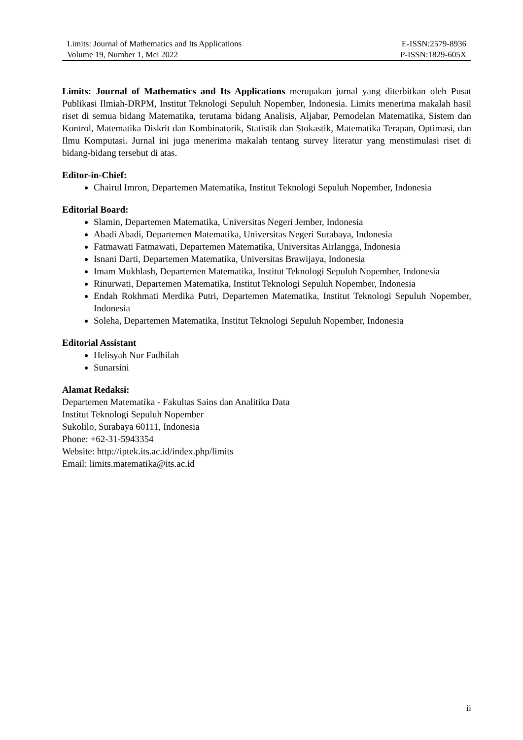Limits: Journal of Mathematics and Its Applications E-ISSN:2579-8936
Volume 19, Number 1, Mei 2022 P-ISSN:1829-605X
Limits: Journal of Mathematics and Its Applications merupakan jurnal yang diterbitkan oleh Pusat Publikasi Ilmiah-DRPM, Institut Teknologi Sepuluh Nopember, Indonesia. Limits menerima makalah hasil riset di semua bidang Matematika, terutama bidang Analisis, Aljabar, Pemodelan Matematika, Sistem dan Kontrol, Matematika Diskrit dan Kombinatorik, Statistik dan Stokastik, Matematika Terapan, Optimasi, dan Ilmu Komputasi. Jurnal ini juga menerima makalah tentang survey literatur yang menstimulasi riset di bidang-bidang tersebut di atas.
Editor-in-Chief:
Chairul Imron, Departemen Matematika, Institut Teknologi Sepuluh Nopember, Indonesia
Editorial Board:
Slamin, Departemen Matematika, Universitas Negeri Jember, Indonesia
Abadi Abadi, Departemen Matematika, Universitas Negeri Surabaya, Indonesia
Fatmawati Fatmawati, Departemen Matematika, Universitas Airlangga, Indonesia
Isnani Darti, Departemen Matematika, Universitas Brawijaya, Indonesia
Imam Mukhlash, Departemen Matematika, Institut Teknologi Sepuluh Nopember, Indonesia
Rinurwati, Departemen Matematika, Institut Teknologi Sepuluh Nopember, Indonesia
Endah Rokhmati Merdika Putri, Departemen Matematika, Institut Teknologi Sepuluh Nopember, Indonesia
Soleha, Departemen Matematika, Institut Teknologi Sepuluh Nopember, Indonesia
Editorial Assistant
Helisyah Nur Fadhilah
Sunarsini
Alamat Redaksi:
Departemen Matematika - Fakultas Sains dan Analitika Data
Institut Teknologi Sepuluh Nopember
Sukolilo, Surabaya 60111, Indonesia
Phone: +62-31-5943354
Website: http://iptek.its.ac.id/index.php/limits
Email: limits.matematika@its.ac.id
ii